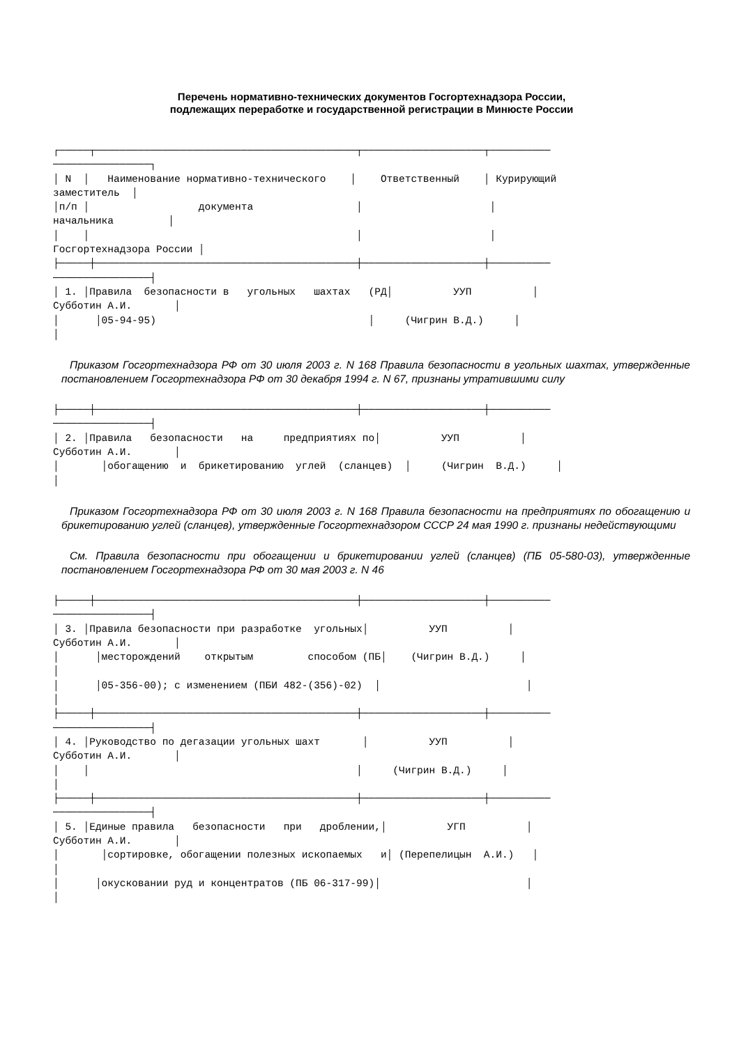Перечень нормативно-технических документов Госгортехнадзора России,
подлежащих переработке и государственной регистрации в Минюсте России
┌─────┬───────────────────────────────────────────┬────────────────────┬──────────
────────────────┐
│ N  │   Наименование нормативно-технического    │    Ответственный    │ Курирующий
заместитель  │
│п/п │                  документа                 │                     │
начальника         │
│    │                                            │                     │
Госгортехнадзора России │
├─────┼───────────────────────────────────────────┼────────────────────┼──────────
────────────────┤
│ 1. │Правила  безопасности в   угольных   шахтах   (РД│          УУП          │
Субботин А.И.       │
│      │05-94-95)                                   │     (Чигрин В.Д.)     │
│
Приказом Госгортехнадзора РФ от 30 июля 2003 г. N 168 Правила безопасности в угольных шахтах, утвержденные постановлением Госгортехнадзора РФ от 30 декабря 1994 г. N 67, признаны утратившими силу
├─────┼───────────────────────────────────────────┼────────────────────┼──────────
────────────────┤
│ 2. │Правила   безопасности   на     предприятиях по│          УУП          │
Субботин А.И.       │
│       │обогащению  и  брикетированию  углей  (сланцев)  │     (Чигрин  В.Д.)     │
│
Приказом Госгортехнадзора РФ от 30 июля 2003 г. N 168 Правила безопасности на предприятиях по обогащению и брикетированию углей (сланцев), утвержденные Госгортехнадзором СССР 24 мая 1990 г. признаны недействующими
См. Правила безопасности при обогащении и брикетировании углей (сланцев) (ПБ 05-580-03), утвержденные постановлением Госгортехнадзора РФ от 30 мая 2003 г. N 46
├─────┼───────────────────────────────────────────┼────────────────────┼──────────
────────────────┤
│ 3. │Правила безопасности при разработке  угольных│          УУП          │
Субботин А.И.       │
│      │месторождений    открытым         способом (ПБ│    (Чигрин В.Д.)     │
│
│      │05-356-00); с изменением (ПБИ 482-(356)-02)  │                        │
│
├─────┼───────────────────────────────────────────┼────────────────────┼──────────
────────────────┤
│ 4. │Руководство по дегазации угольных шахт       │          УУП          │
Субботин А.И.       │
│    │                                            │     (Чигрин В.Д.)     │
│
├─────┼───────────────────────────────────────────┼────────────────────┼──────────
────────────────┤
│ 5. │Единые правила   безопасности   при   дроблении,│          УГП          │
Субботин А.И.       │
│       │сортировке, обогащении полезных ископаемых   и│ (Перепелицын  А.И.)   │
│
│      │окусковании руд и концентратов (ПБ 06-317-99)│                        │
│